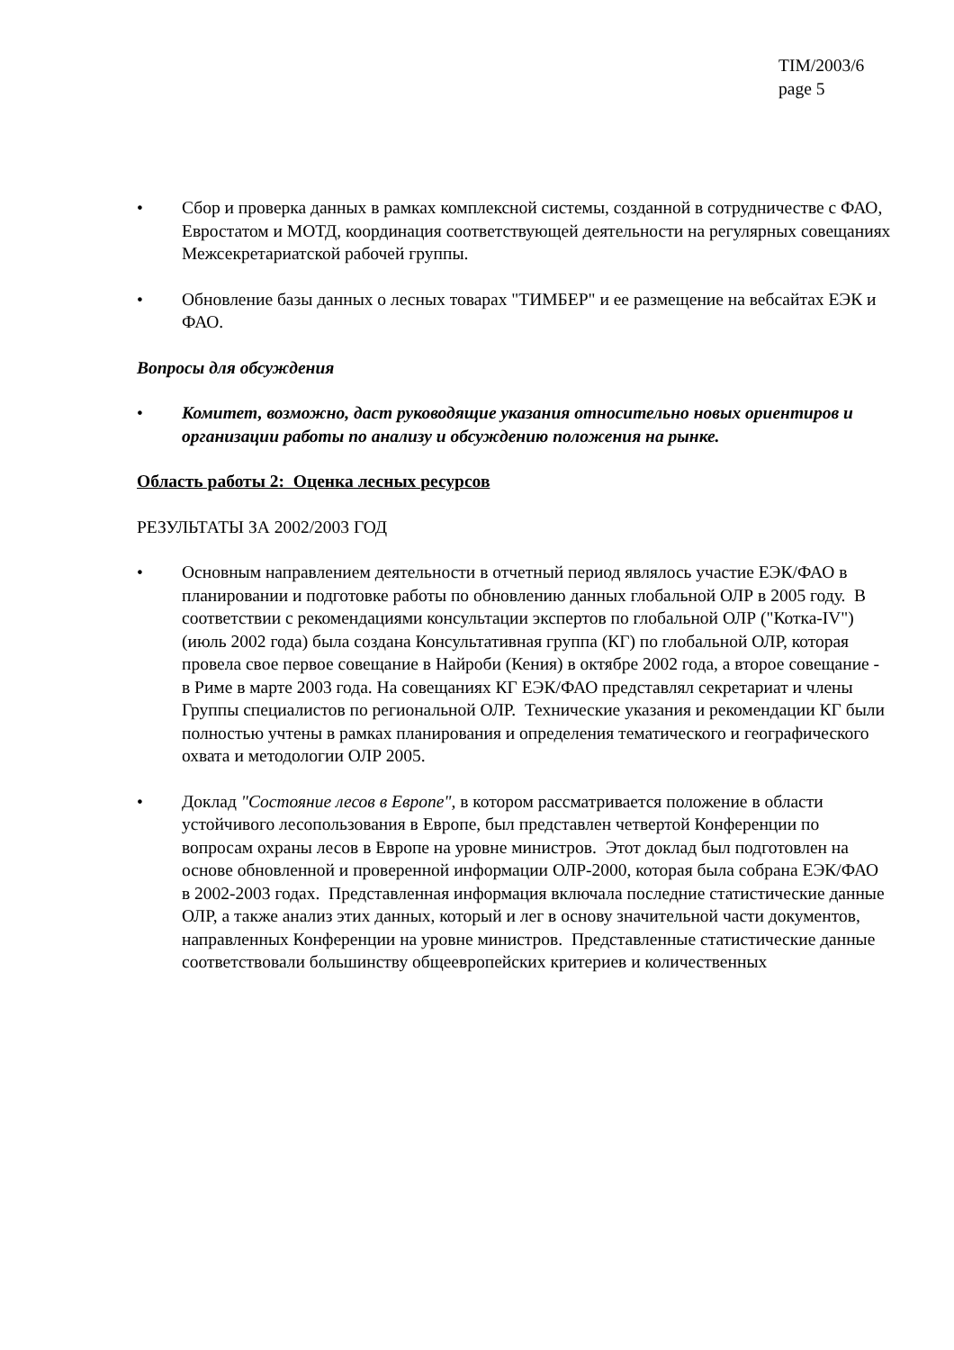TIM/2003/6
page 5
• Сбор и проверка данных в рамках комплексной системы, созданной в сотрудничестве с ФАО, Евростатом и МОТД, координация соответствующей деятельности на регулярных совещаниях Межсекретариатской рабочей группы.
• Обновление базы данных о лесных товарах "ТИМБЕР" и ее размещение на вебсайтах ЕЭК и ФАО.
Вопросы для обсуждения
• Комитет, возможно, даст руководящие указания относительно новых ориентиров и организации работы по анализу и обсуждению положения на рынке.
Область работы 2: Оценка лесных ресурсов
РЕЗУЛЬТАТЫ ЗА 2002/2003 ГОД
• Основным направлением деятельности в отчетный период являлось участие ЕЭК/ФАО в планировании и подготовке работы по обновлению данных глобальной ОЛР в 2005 году. В соответствии с рекомендациями консультации экспертов по глобальной ОЛР ("Котка-IV") (июль 2002 года) была создана Консультативная группа (КГ) по глобальной ОЛР, которая провела свое первое совещание в Найроби (Кения) в октябре 2002 года, а второе совещание - в Риме в марте 2003 года. На совещаниях КГ ЕЭК/ФАО представлял секретариат и члены Группы специалистов по региональной ОЛР. Технические указания и рекомендации КГ были полностью учтены в рамках планирования и определения тематического и географического охвата и методологии ОЛР 2005.
• Доклад "Состояние лесов в Европе", в котором рассматривается положение в области устойчивого лесопользования в Европе, был представлен четвертой Конференции по вопросам охраны лесов в Европе на уровне министров. Этот доклад был подготовлен на основе обновленной и проверенной информации ОЛР-2000, которая была собрана ЕЭК/ФАО в 2002-2003 годах. Представленная информация включала последние статистические данные ОЛР, а также анализ этих данных, который и лег в основу значительной части документов, направленных Конференции на уровне министров. Представленные статистические данные соответствовали большинству общеевропейских критериев и количественных